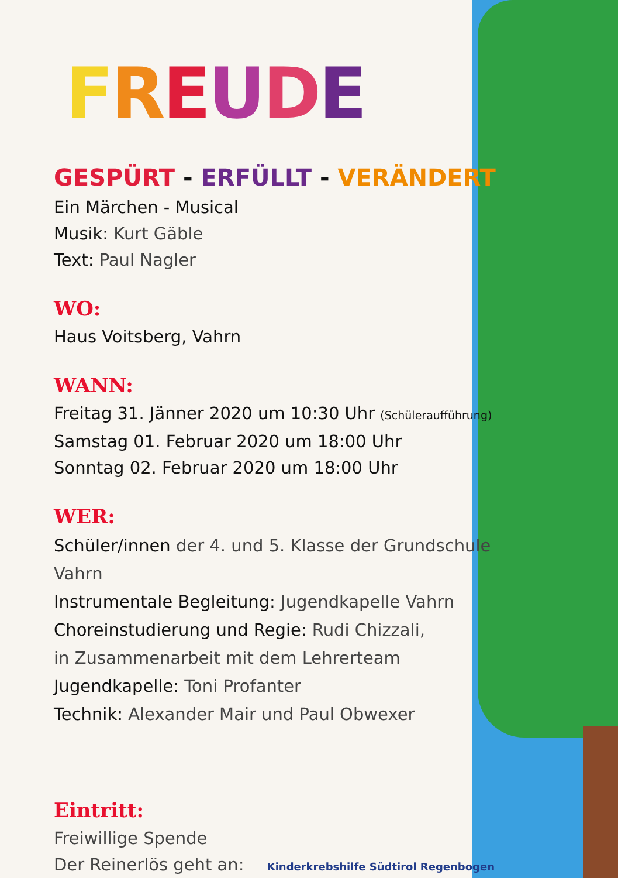FREUDE
GESPÜRT - ERFÜLLT - VERÄNDERT
Ein Märchen - Musical
Musik: Kurt Gäble
Text: Paul Nagler
WO:
Haus Voitsberg, Vahrn
WANN:
Freitag 31. Jänner 2020 um 10:30 Uhr (Schüleraufführung)
Samstag 01. Februar 2020 um 18:00 Uhr
Sonntag 02. Februar 2020 um 18:00 Uhr
WER:
Schüler/innen der 4. und 5. Klasse der Grundschule Vahrn
Instrumentale Begleitung: Jugendkapelle Vahrn
Choreinstudierung und Regie: Rudi Chizzali,
in Zusammenarbeit mit dem Lehrerteam
Jugendkapelle: Toni Profanter
Technik: Alexander Mair und Paul Obwexer
Eintritt:
Freiwillige Spende
Der Reinerlös geht an: Kinderkrebshilfe Südtirol Regenbogen